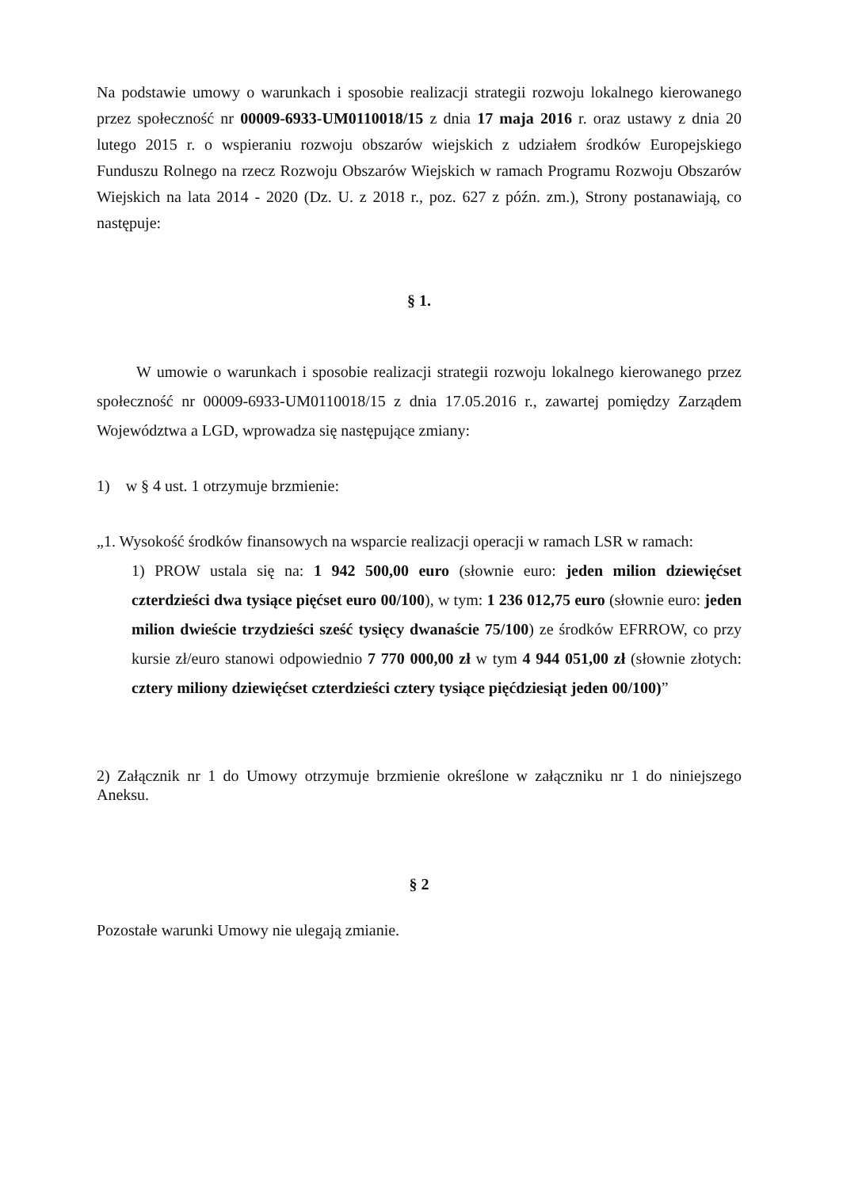Na podstawie umowy o warunkach i sposobie realizacji strategii rozwoju lokalnego kierowanego przez społeczność nr 00009-6933-UM0110018/15 z dnia 17 maja 2016 r. oraz ustawy z dnia 20 lutego 2015 r. o wspieraniu rozwoju obszarów wiejskich z udziałem środków Europejskiego Funduszu Rolnego na rzecz Rozwoju Obszarów Wiejskich w ramach Programu Rozwoju Obszarów Wiejskich na lata 2014 - 2020 (Dz. U. z 2018 r., poz. 627 z późn. zm.), Strony postanawiają, co następuje:
§ 1.
W umowie o warunkach i sposobie realizacji strategii rozwoju lokalnego kierowanego przez społeczność nr 00009-6933-UM0110018/15 z dnia 17.05.2016 r., zawartej pomiędzy Zarządem Województwa a LGD, wprowadza się następujące zmiany:
1) w § 4 ust. 1 otrzymuje brzmienie:
„1. Wysokość środków finansowych na wsparcie realizacji operacji w ramach LSR w ramach:
1) PROW ustala się na: 1 942 500,00 euro (słownie euro: jeden milion dziewięćset czterdzieści dwa tysiące pięćset euro 00/100), w tym: 1 236 012,75 euro (słownie euro: jeden milion dwieście trzydzieści sześć tysięcy dwanaście 75/100) ze środków EFRROW, co przy kursie zł/euro stanowi odpowiednio 7 770 000,00 zł w tym 4 944 051,00 zł (słownie złotych: cztery miliony dziewięćset czterdzieści cztery tysiące pięćdziesiąt jeden 00/100)”
2) Załącznik nr 1 do Umowy otrzymuje brzmienie określone w załączniku nr 1 do niniejszego Aneksu.
§ 2
Pozostałe warunki Umowy nie ulegają zmianie.